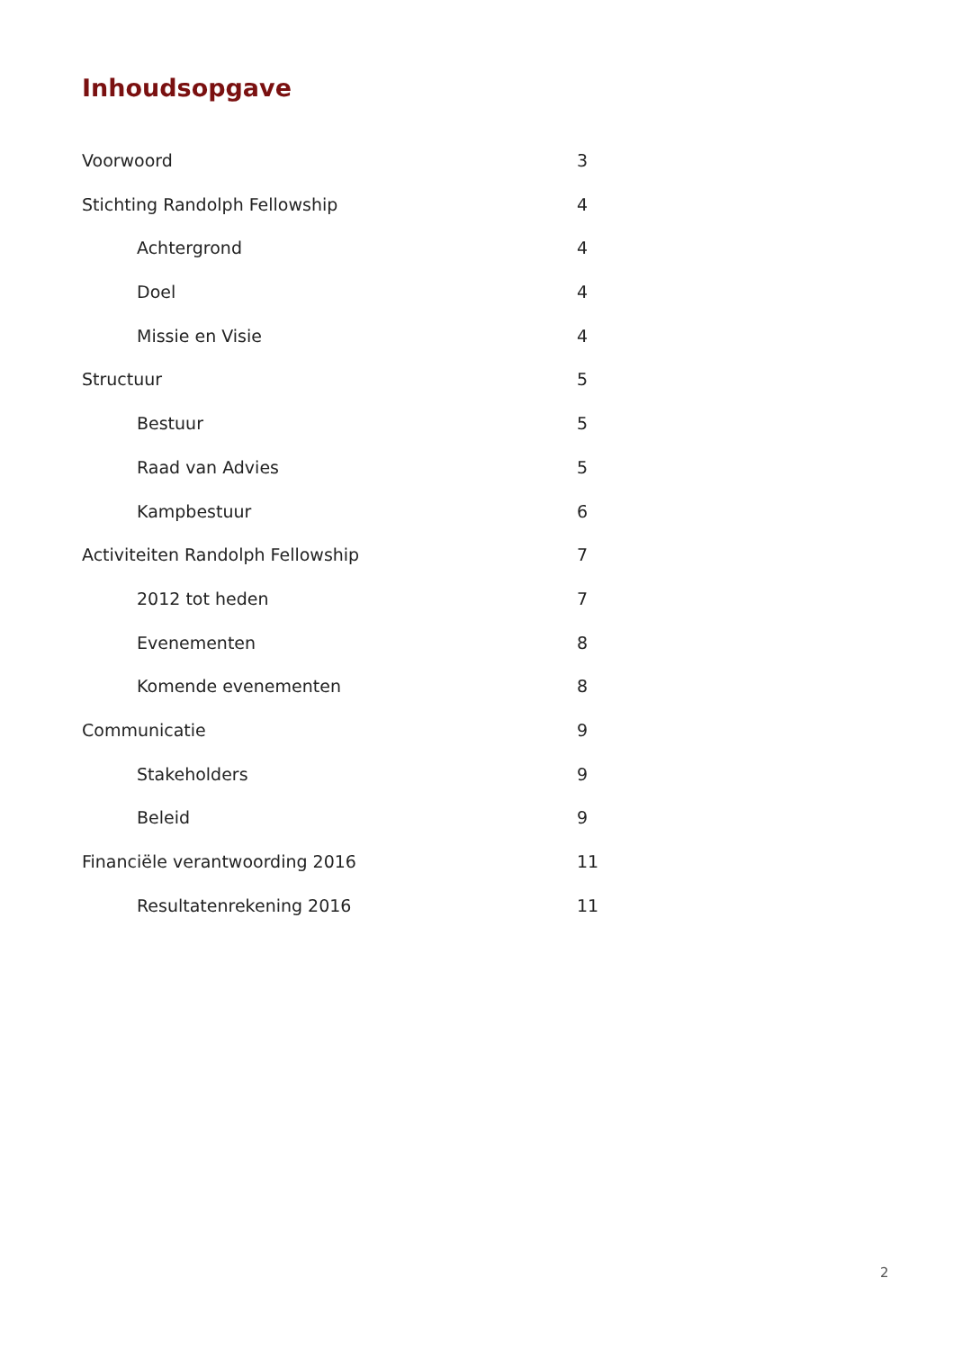Inhoudsopgave
Voorwoord 3
Stichting Randolph Fellowship 4
Achtergrond 4
Doel 4
Missie en Visie 4
Structuur 5
Bestuur 5
Raad van Advies 5
Kampbestuur 6
Activiteiten Randolph Fellowship 7
2012 tot heden 7
Evenementen 8
Komende evenementen 8
Communicatie 9
Stakeholders 9
Beleid 9
Financiële verantwoording 2016 11
Resultatenrekening 2016 11
2